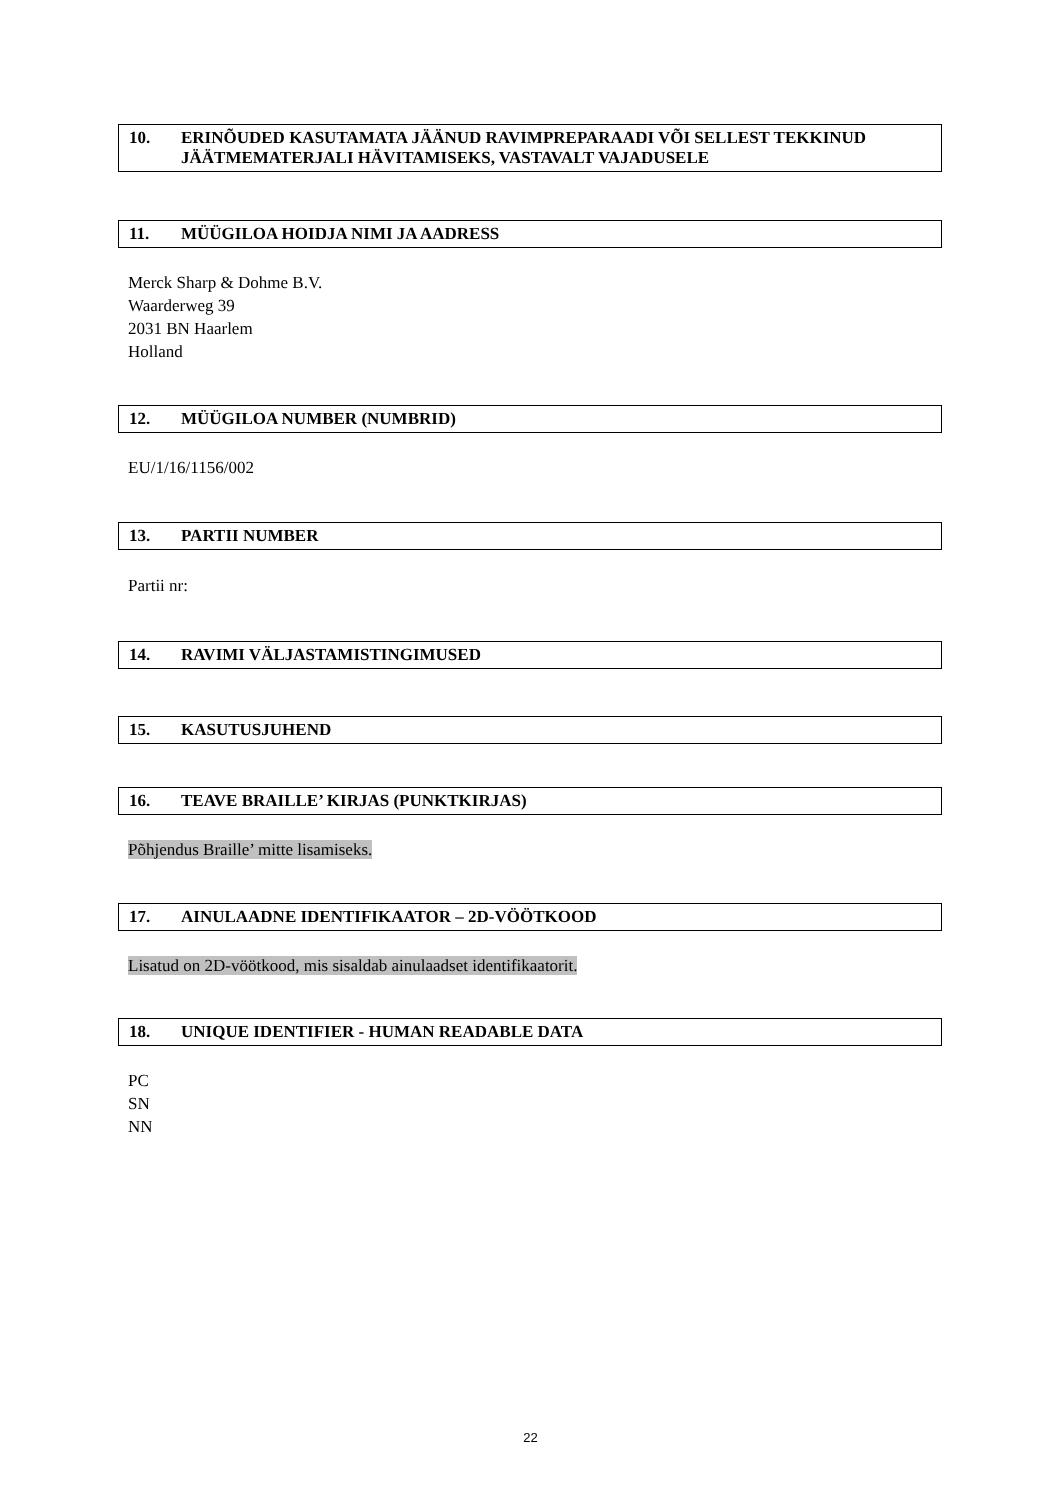10. ERINÕUDED KASUTAMATA JÄÄNUD RAVIMPREPARAADI VÕI SELLEST TEKKINUD JÄÄTMEMATERJALI HÄVITAMISEKS, VASTAVALT VAJADUSELE
11. MÜÜGILOA HOIDJA NIMI JA AADRESS
Merck Sharp & Dohme B.V.
Waarderweg 39
2031 BN Haarlem
Holland
12. MÜÜGILOA NUMBER (NUMBRID)
EU/1/16/1156/002
13. PARTII NUMBER
Partii nr:
14. RAVIMI VÄLJASTAMISTINGIMUSED
15. KASUTUSJUHEND
16. TEAVE BRAILLE’ KIRJAS (PUNKTKIRJAS)
Põhjendus Braille’ mitte lisamiseks.
17. AINULAADNE IDENTIFIKAATOR – 2D-VÖÖTKOOD
Lisatud on 2D-vöötkood, mis sisaldab ainulaadset identifikaatorit.
18. UNIQUE IDENTIFIER - HUMAN READABLE DATA
PC
SN
NN
22